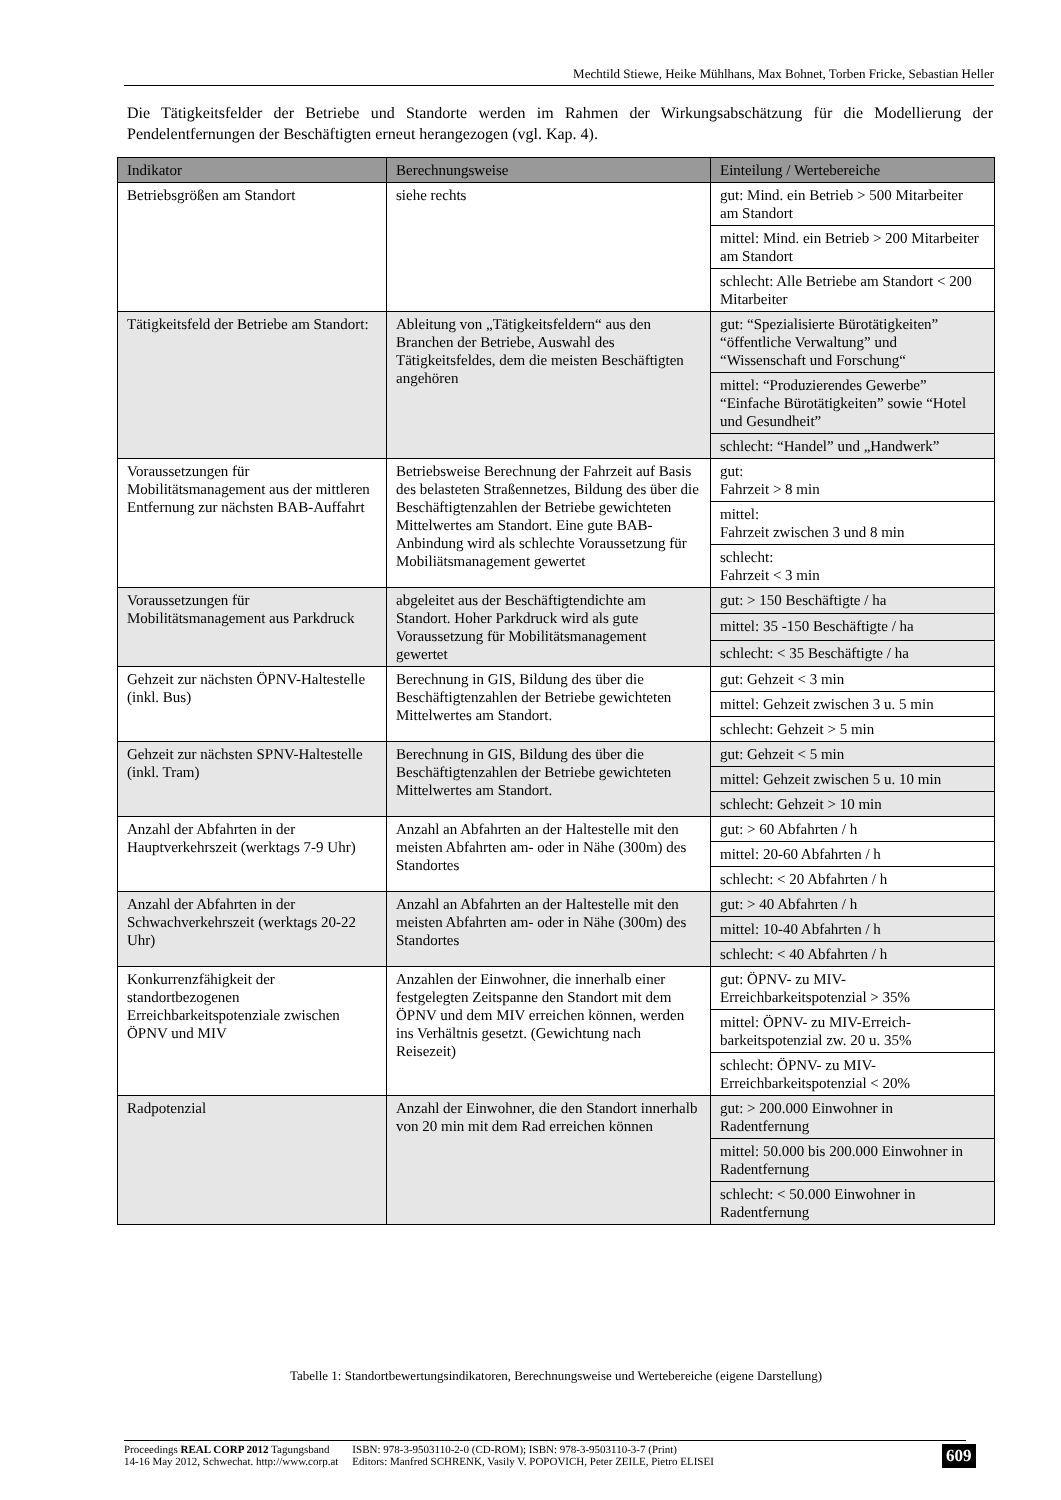Mechtild Stiewe, Heike Mühlhans, Max Bohnet, Torben Fricke, Sebastian Heller
Die Tätigkeitsfelder der Betriebe und Standorte werden im Rahmen der Wirkungsabschätzung für die Modellierung der Pendelentfernungen der Beschäftigten erneut herangezogen (vgl. Kap. 4).
| Indikator | Berechnungsweise | Einteilung / Wertebereiche |
| --- | --- | --- |
| Betriebsgrößen am Standort | siehe rechts | gut: Mind. ein Betrieb > 500 Mitarbeiter am Standort |
| | | mittel: Mind. ein Betrieb > 200 Mitarbeiter am Standort |
| | | schlecht: Alle Betriebe am Standort < 200 Mitarbeiter |
| Tätigkeitsfeld der Betriebe am Standort: | Ableitung von „Tätigkeitsfeldern“ aus den Branchen der Betriebe, Auswahl des Tätigkeitsfeldes, dem die meisten Beschäftigten angehören | gut: “Spezialisierte Bürotätigkeiten” “öffentliche Verwaltung” und “Wissenschaft und Forschung“ |
| | | mittel: “Produzierendes Gewerbe” “Einfache Bürotätigkeiten” sowie “Hotel und Gesundheit” |
| | | schlecht: “Handel” und „Handwerk” |
| Voraussetzungen für Mobilitätsmanagement aus der mittleren Entfernung zur nächsten BAB-Auffahrt | Betriebsweise Berechnung der Fahrzeit auf Basis des belasteten Straßennetzes, Bildung des über die Beschäftigtenzahlen der Betriebe gewichteten Mittelwertes am Standort. Eine gute BAB-Anbindung wird als schlechte Voraussetzung für Mobiliätsmanagement gewertet | gut: Fahrzeit > 8 min |
| | | mittel: Fahrzeit zwischen 3 und 8 min |
| | | schlecht: Fahrzeit < 3 min |
| Voraussetzungen für Mobilitätsmanagement aus Parkdruck | abgeleitet aus der Beschäftigtendichte am Standort. Hoher Parkdruck wird als gute Voraussetzung für Mobilitätsmanagement gewertet | gut: > 150 Beschäftigte / ha |
| | | mittel: 35 -150 Beschäftigte / ha |
| | | schlecht: < 35 Beschäftigte / ha |
| Gehzeit zur nächsten ÖPNV-Haltestelle (inkl. Bus) | Berechnung in GIS, Bildung des über die Beschäftigtenzahlen der Betriebe gewichteten Mittelwertes am Standort. | gut: Gehzeit < 3 min |
| | | mittel: Gehzeit zwischen 3 u. 5 min |
| | | schlecht: Gehzeit > 5 min |
| Gehzeit zur nächsten SPNV-Haltestelle (inkl. Tram) | Berechnung in GIS, Bildung des über die Beschäftigtenzahlen der Betriebe gewichteten Mittelwertes am Standort. | gut: Gehzeit < 5 min |
| | | mittel: Gehzeit zwischen 5 u. 10 min |
| | | schlecht: Gehzeit > 10 min |
| Anzahl der Abfahrten in der Hauptverkehrszeit (werktags 7-9 Uhr) | Anzahl an Abfahrten an der Haltestelle mit den meisten Abfahrten am- oder in Nähe (300m) des Standortes | gut: > 60 Abfahrten / h |
| | | mittel: 20-60 Abfahrten / h |
| | | schlecht: < 20 Abfahrten / h |
| Anzahl der Abfahrten in der Schwachverkehrszeit (werktags 20-22 Uhr) | Anzahl an Abfahrten an der Haltestelle mit den meisten Abfahrten am- oder in Nähe (300m) des Standortes | gut: > 40 Abfahrten / h |
| | | mittel: 10-40 Abfahrten / h |
| | | schlecht: < 40 Abfahrten / h |
| Konkurrenzfähigkeit der standortbezogenen Erreichbarkeitspotenziale zwischen ÖPNV und MIV | Anzahlen der Einwohner, die innerhalb einer festgelegten Zeitspanne den Standort mit dem ÖPNV und dem MIV erreichen können, werden ins Verhältnis gesetzt. (Gewichtung nach Reisezeit) | gut: ÖPNV- zu MIV-Erreichbarkeitspotenzial > 35% |
| | | mittel: ÖPNV- zu MIV-Erreich-barkeitspotenzial zw. 20 u. 35% |
| | | schlecht: ÖPNV- zu MIV-Erreichbarkeitspotenzial < 20% |
| Radpotenzial | Anzahl der Einwohner, die den Standort innerhalb von 20 min mit dem Rad erreichen können | gut: > 200.000 Einwohner in Radentfernung |
| | | mittel: 50.000 bis 200.000 Einwohner in Radentfernung |
| | | schlecht: < 50.000 Einwohner in Radentfernung |
Tabelle 1: Standortbewertungsindikatoren, Berechnungsweise und Wertebereiche (eigene Darstellung)
Proceedings REAL CORP 2012 Tagungsband
14-16 May 2012, Schwechat. http://www.corp.at
ISBN: 978-3-9503110-2-0 (CD-ROM); ISBN: 978-3-9503110-3-7 (Print)
Editors: Manfred SCHRENK, Vasily V. POPOVICH, Peter ZEILE, Pietro ELISEI
609